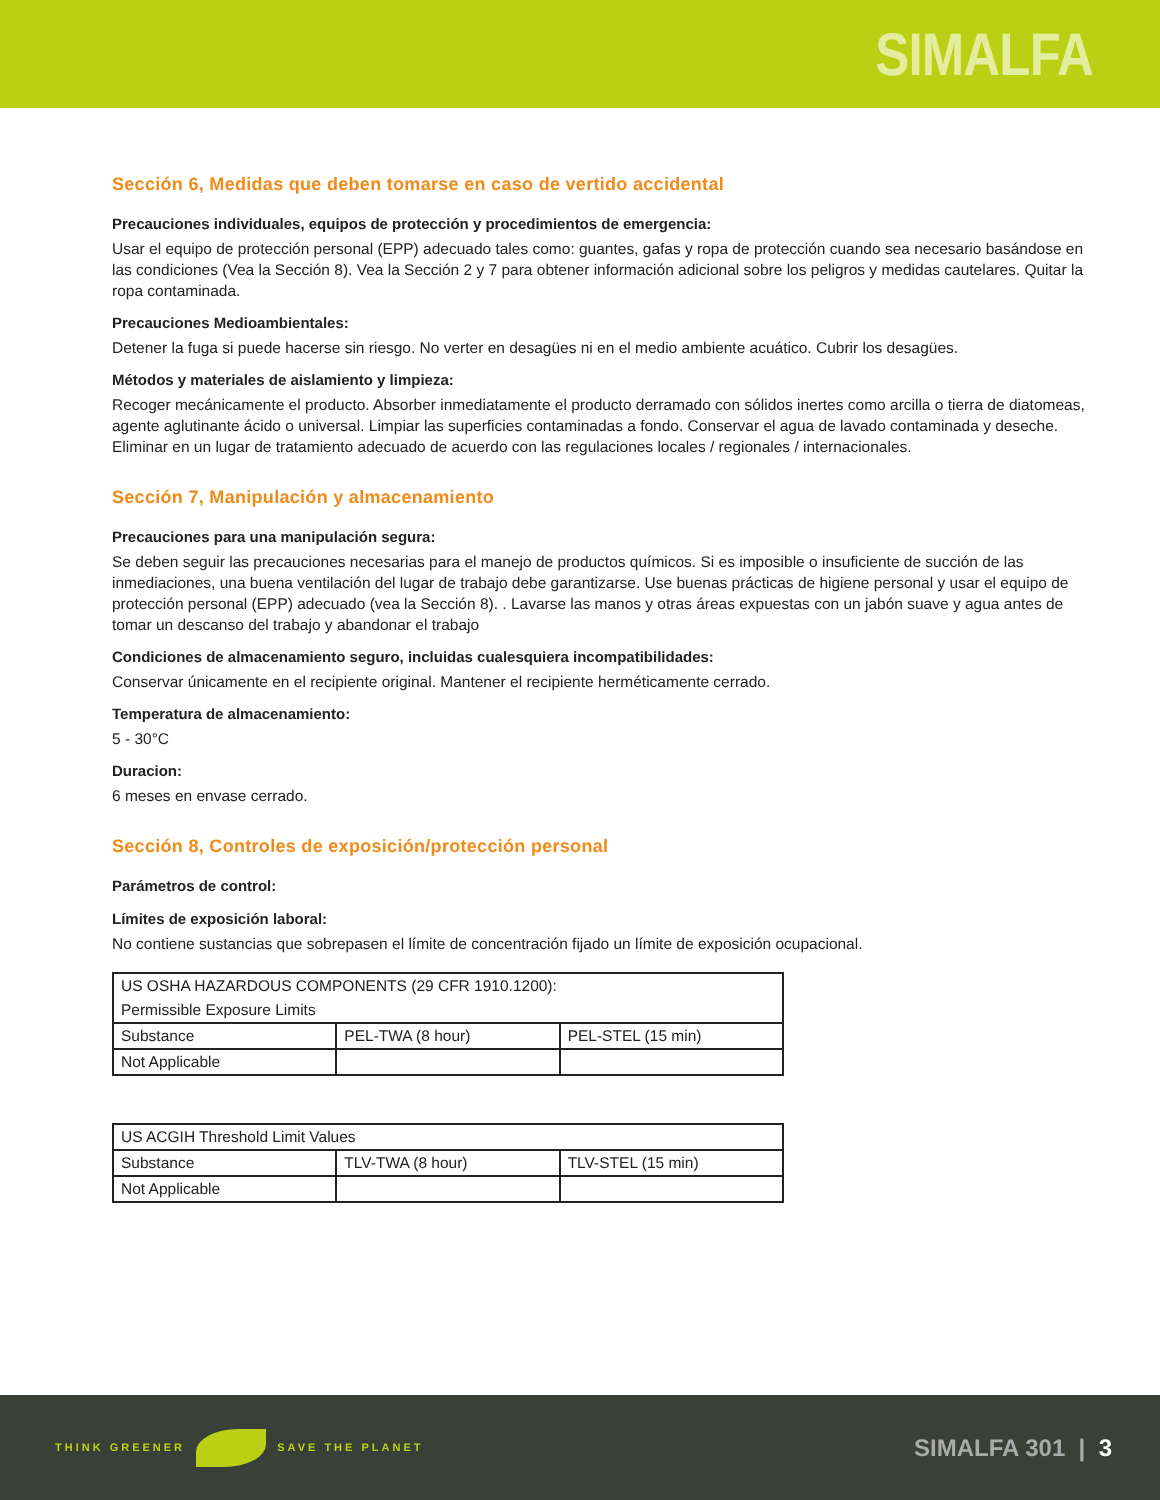SIMALFA
Sección 6, Medidas que deben tomarse en caso de vertido accidental
Precauciones individuales, equipos de protección y procedimientos de emergencia:
Usar el equipo de protección personal (EPP) adecuado tales como: guantes, gafas y ropa de protección cuando sea necesario basándose en las condiciones (Vea la Sección 8). Vea la Sección 2 y 7 para obtener información adicional sobre los peligros y medidas cautelares. Quitar la ropa contaminada.
Precauciones Medioambientales:
Detener la fuga si puede hacerse sin riesgo. No verter en desagües ni en el medio ambiente acuático. Cubrir los desagües.
Métodos y materiales de aislamiento y limpieza:
Recoger mecánicamente el producto. Absorber inmediatamente el producto derramado con sólidos inertes como arcilla o tierra de diatomeas, agente aglutinante ácido o universal. Limpiar las superficies contaminadas a fondo. Conservar el agua de lavado contaminada y deseche. Eliminar en un lugar de tratamiento adecuado de acuerdo con las regulaciones locales / regionales / internacionales.
Sección 7, Manipulación y almacenamiento
Precauciones para una manipulación segura:
Se deben seguir las precauciones necesarias para el manejo de productos químicos. Si es imposible o insuficiente de succión de las inmediaciones, una buena ventilación del lugar de trabajo debe garantizarse. Use buenas prácticas de higiene personal y usar el equipo de protección personal (EPP) adecuado (vea la Sección 8). . Lavarse las manos y otras áreas expuestas con un jabón suave y agua antes de tomar un descanso del trabajo y abandonar el trabajo
Condiciones de almacenamiento seguro, incluidas cualesquiera incompatibilidades:
Conservar únicamente en el recipiente original. Mantener el recipiente herméticamente cerrado.
Temperatura de almacenamiento:
5 - 30°C
Duracion:
6 meses en envase cerrado.
Sección 8, Controles de exposición/protección personal
Parámetros de control:
Límites de exposición laboral:
No contiene sustancias que sobrepasen el límite de concentración fijado un límite de exposición ocupacional.
| US OSHA HAZARDOUS COMPONENTS (29 CFR 1910.1200): | | |
| Permissible Exposure Limits | | |
| Substance | PEL-TWA (8 hour) | PEL-STEL (15 min) |
| Not Applicable | | |
| US ACGIH Threshold Limit Values | | |
| Substance | TLV-TWA (8 hour) | TLV-STEL (15 min) |
| Not Applicable | | |
THINK GREENER SAVE THE PLANET
SIMALFA 301 | 3